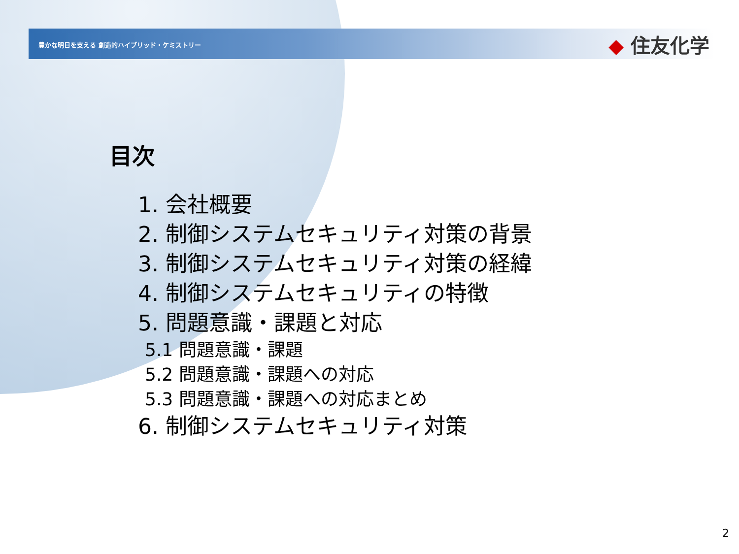豊かな明日を支える 創造的ハイブリッド・ケミストリー
◆ 住友化学
目次
1. 会社概要
2. 制御システムセキュリティ対策の背景
3. 制御システムセキュリティ対策の経緯
4. 制御システムセキュリティの特徴
5. 問題意識・課題と対応
5.1 問題意識・課題
5.2 問題意識・課題への対応
5.3 問題意識・課題への対応まとめ
6. 制御システムセキュリティ対策
2